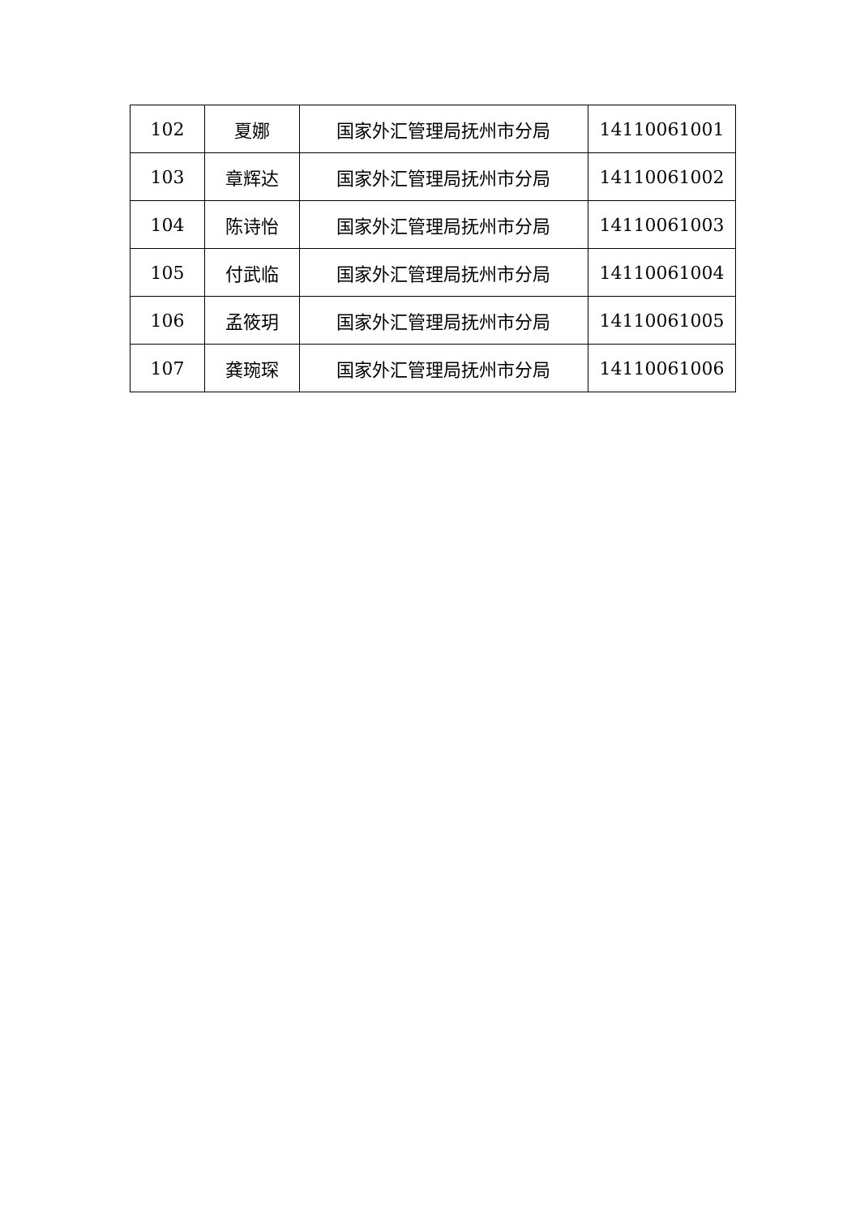| 102 | 夏娜 | 国家外汇管理局抚州市分局 | 14110061001 |
| 103 | 章辉达 | 国家外汇管理局抚州市分局 | 14110061002 |
| 104 | 陈诗怡 | 国家外汇管理局抚州市分局 | 14110061003 |
| 105 | 付武临 | 国家外汇管理局抚州市分局 | 14110061004 |
| 106 | 孟筱玥 | 国家外汇管理局抚州市分局 | 14110061005 |
| 107 | 龚琬琛 | 国家外汇管理局抚州市分局 | 14110061006 |